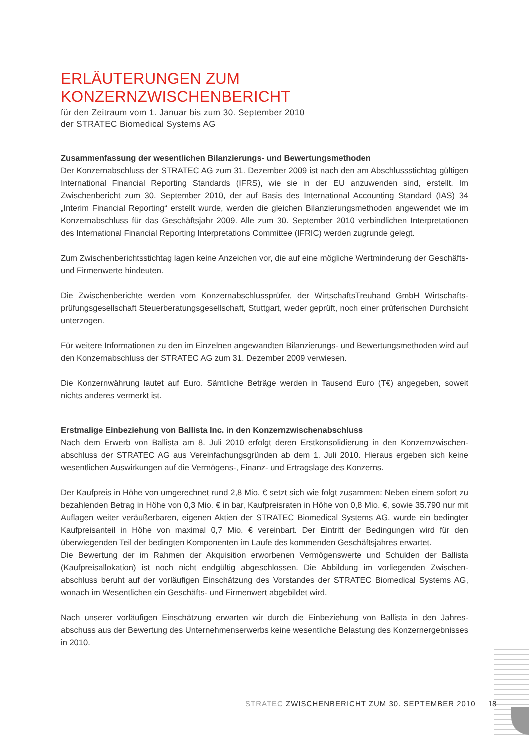ERLÄUTERUNGEN ZUM KONZERNZWISCHENBERICHT
für den Zeitraum vom 1. Januar bis zum 30. September 2010
der STRATEC Biomedical Systems AG
Zusammenfassung der wesentlichen Bilanzierungs- und Bewertungsmethoden
Der Konzernabschluss der STRATEC AG zum 31. Dezember 2009 ist nach den am Abschlussstichtag gültigen International Financial Reporting Standards (IFRS), wie sie in der EU anzuwenden sind, erstellt. Im Zwischenbericht zum 30. September 2010, der auf Basis des International Accounting Standard (IAS) 34 „Interim Financial Reporting“ erstellt wurde, werden die gleichen Bilanzierungsmethoden angewendet wie im Konzernabschluss für das Geschäftsjahr 2009. Alle zum 30. September 2010 verbindlichen Interpretationen des International Financial Reporting Interpretations Committee (IFRIC) werden zugrunde gelegt.
Zum Zwischenberichtsstichtag lagen keine Anzeichen vor, die auf eine mögliche Wertminderung der Geschäfts- und Firmenwerte hindeuten.
Die Zwischenberichte werden vom Konzernabschlussprüfer, der WirtschaftsTreuhand GmbH Wirtschafts­prüfungsgesellschaft Steuerberatungsgesellschaft, Stuttgart, weder geprüft, noch einer prüferischen Durchsicht unterzogen.
Für weitere Informationen zu den im Einzelnen angewandten Bilanzierungs- und Bewertungsmethoden wird auf den Konzernabschluss der STRATEC AG zum 31. Dezember 2009 verwiesen.
Die Konzernwährung lautet auf Euro. Sämtliche Beträge werden in Tausend Euro (T€) angegeben, soweit nichts anderes vermerkt ist.
Erstmalige Einbeziehung von Ballista Inc. in den Konzernzwischenabschluss
Nach dem Erwerb von Ballista am 8. Juli 2010 erfolgt deren Erstkonsolidierung in den Konzernzwischen­abschluss der STRATEC AG aus Vereinfachungsgründen ab dem 1. Juli 2010. Hieraus ergeben sich keine wesentlichen Auswirkungen auf die Vermögens-, Finanz- und Ertragslage des Konzerns.
Der Kaufpreis in Höhe von umgerechnet rund 2,8 Mio. € setzt sich wie folgt zusammen: Neben einem sofort zu bezahlenden Betrag in Höhe von 0,3 Mio. € in bar, Kaufpreisraten in Höhe von 0,8 Mio. €, sowie 35.790 nur mit Auflagen weiter veräußerbaren, eigenen Aktien der STRATEC Biomedical Systems AG, wurde ein bedingter Kaufpreisanteil in Höhe von maximal 0,7 Mio. € vereinbart. Der Eintritt der Bedingungen wird für den überwiegenden Teil der bedingten Komponenten im Laufe des kommenden Geschäftsjahres erwartet.
Die Bewertung der im Rahmen der Akquisition erworbenen Vermögenswerte und Schulden der Ballista (Kaufpreisallokation) ist noch nicht endgültig abgeschlossen. Die Abbildung im vorliegenden Zwischen­abschluss beruht auf der vorläufigen Einschätzung des Vorstandes der STRATEC Biomedical Systems AG, wonach im Wesentlichen ein Geschäfts- und Firmenwert abgebildet wird.
Nach unserer vorläufigen Einschätzung erwarten wir durch die Einbeziehung von Ballista in den Jahres­abschuss aus der Bewertung des Unternehmenserwerbs keine wesentliche Belastung des Konzern­ergebnisses in 2010.
STRATEC ZWISCHENBERICHT ZUM 30. SEPTEMBER 2010 18